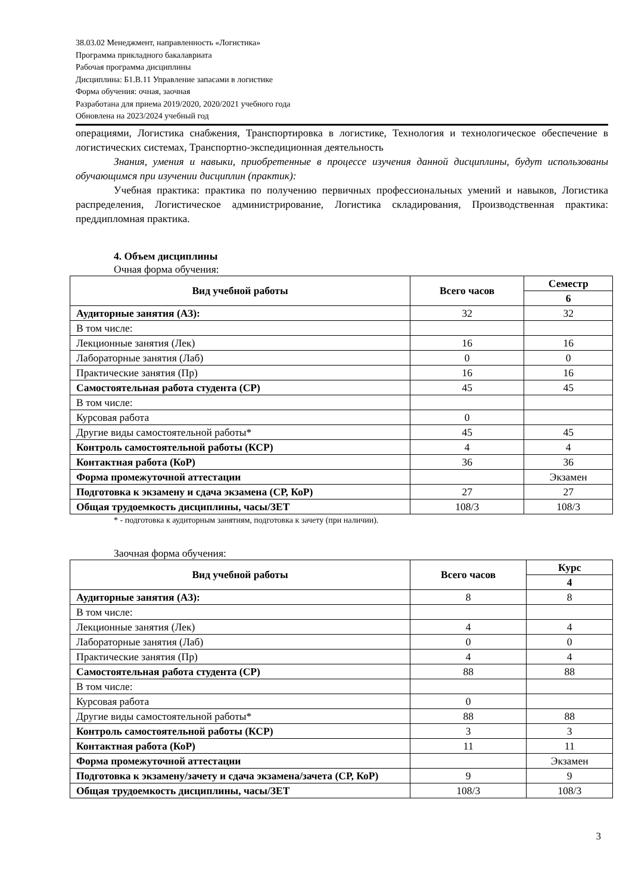38.03.02 Менеджмент, направленность «Логистика»
Программа прикладного бакалавриата
Рабочая программа дисциплины
Дисциплина: Б1.В.11 Управление запасами в логистике
Форма обучения: очная, заочная
Разработана для приема 2019/2020, 2020/2021 учебного года
Обновлена на 2023/2024 учебный год
операциями, Логистика снабжения, Транспортировка в логистике, Технология и технологическое обеспечение в логистических системах, Транспортно-экспедиционная деятельность
Знания, умения и навыки, приобретенные в процессе изучения данной дисциплины, будут использованы обучающимся при изучении дисциплин (практик):
Учебная практика: практика по получению первичных профессиональных умений и навыков, Логистика распределения, Логистическое администрирование, Логистика складирования, Производственная практика: преддипломная практика.
4. Объем дисциплины
Очная форма обучения:
| Вид учебной работы | Всего часов | Семестр |
| --- | --- | --- |
| | | 6 |
| Аудиторные занятия (АЗ): | 32 | 32 |
| В том числе: | | |
| Лекционные занятия (Лек) | 16 | 16 |
| Лабораторные занятия (Лаб) | 0 | 0 |
| Практические занятия (Пр) | 16 | 16 |
| Самостоятельная работа студента (СР) | 45 | 45 |
| В том числе: | | |
| Курсовая работа | 0 | |
| Другие виды самостоятельной работы* | 45 | 45 |
| Контроль самостоятельной работы (КСР) | 4 | 4 |
| Контактная работа (КоР) | 36 | 36 |
| Форма промежуточной аттестации | | Экзамен |
| Подготовка к экзамену и сдача экзамена (СР, КоР) | 27 | 27 |
| Общая трудоемкость дисциплины, часы/ЗЕТ | 108/3 | 108/3 |
* - подготовка к аудиторным занятиям, подготовка к зачету (при наличии).
Заочная форма обучения:
| Вид учебной работы | Всего часов | Курс |
| --- | --- | --- |
| | | 4 |
| Аудиторные занятия (АЗ): | 8 | 8 |
| В том числе: | | |
| Лекционные занятия (Лек) | 4 | 4 |
| Лабораторные занятия (Лаб) | 0 | 0 |
| Практические занятия (Пр) | 4 | 4 |
| Самостоятельная работа студента (СР) | 88 | 88 |
| В том числе: | | |
| Курсовая работа | 0 | |
| Другие виды самостоятельной работы* | 88 | 88 |
| Контроль самостоятельной работы (КСР) | 3 | 3 |
| Контактная работа (КоР) | 11 | 11 |
| Форма промежуточной аттестации | | Экзамен |
| Подготовка к экзамену/зачету и сдача экзамена/зачета (СР, КоР) | 9 | 9 |
| Общая трудоемкость дисциплины, часы/ЗЕТ | 108/3 | 108/3 |
3